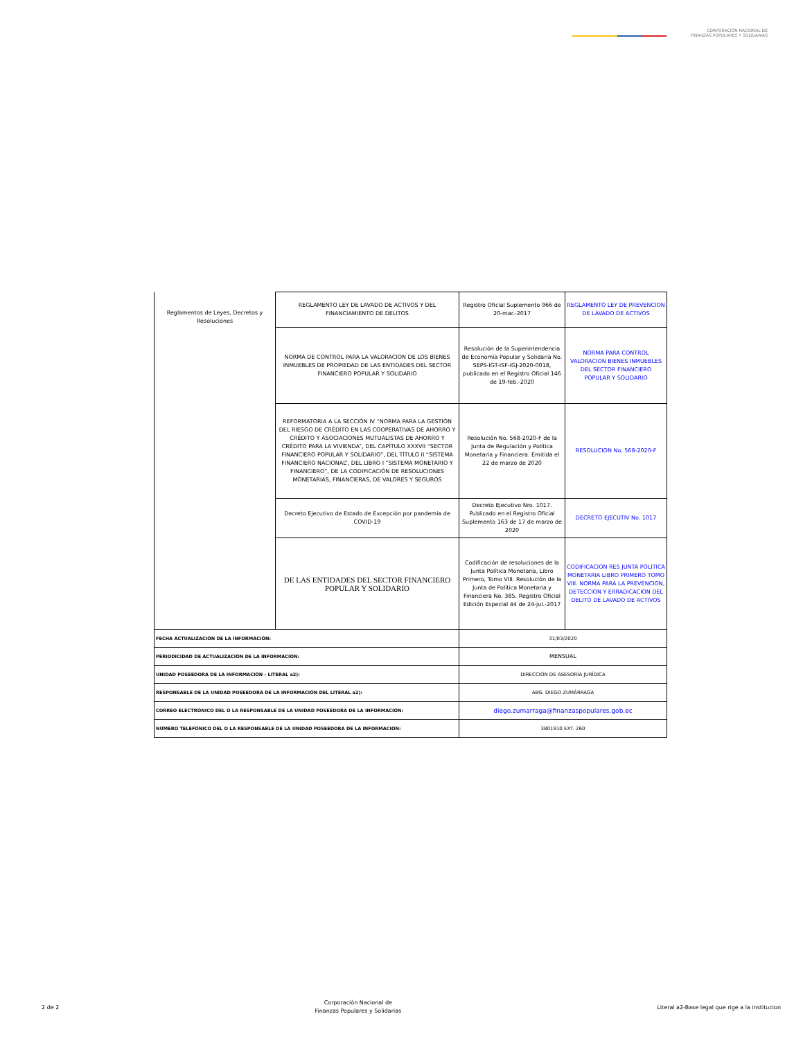CORPORACIÓN NACIONAL DE
FINANZAS POPULARES Y SOLIDARIAS
| Reglamentos de Leyes, Decretos y Resoluciones | REGLAMENTO LEY DE LAVADO DE ACTIVOS Y DEL FINANCIAMIENTO DE DELITOS | Registro Oficial Suplemento 966 de 20-mar.-2017 | REGLAMENTO LEY DE PREVENCION DE LAVADO DE ACTIVOS |
| | NORMA DE CONTROL PARA LA VALORACION DE LOS BIENES INMUEBLES DE PROPIEDAD DE LAS ENTIDADES DEL SECTOR FINANCIERO POPULAR Y SOLIDARIO | Resolución de la Superintendencia de Economía Popular y Solidaria No. SEPS-IGT-ISF-IGJ-2020-0018, publicado en el Registro Oficial 146 de 19-feb.-2020 | NORMA PARA CONTROL VALORACION BIENES INMUEBLES DEL SECTOR FINANCIERO POPULAR Y SOLIDARIO |
| | REFORMATORIA A LA SECCIÓN IV “NORMA PARA LA GESTIÓN DEL RIESGO DE CRÉDITO EN LAS COOPERATIVAS DE AHORRO Y CRÉDITO Y ASOCIACIONES MUTUALISTAS DE AHORRO Y CRÉDITO PARA LA VIVIENDA”, DEL CAPÍTULO XXXVII “SECTOR FINANCIERO POPULAR Y SOLIDARIO”, DEL TÍTULO II “SISTEMA FINANCIERO NACIONAL”, DEL LIBRO I “SISTEMA MONETARIO Y FINANCIERO”, DE LA CODIFICACIÓN DE RESOLUCIONES MONETARIAS, FINANCIERAS, DE VALORES Y SEGUROS | Resolución No. 568-2020-F de la Junta de Regulación y Política Monetaria y Financiera. Emitida el 22 de marzo de 2020 | RESOLUCION No. 568-2020-F |
| | Decreto Ejecutivo de Estado de Excepción por pandemia de COVID-19 | Decreto Ejecutivo Nro. 1017. Publicado en el Registro Oficial Suplemento 163 de 17 de marzo de 2020 | DECRETO EJECUTIV No. 1017 |
| | DE LAS ENTIDADES DEL SECTOR FINANCIERO POPULAR Y SOLIDARIO | Codificación de resoluciones de la Junta Política Monetaria, Libro Primero, Tomo VIII. Resolución de la Junta de Política Monetaria y Financiera No. 385. Registro Oficial Edición Especial 44 de 24-jul.-2017 | CODIFICACION RES JUNTA POLITICA MONETARIA LIBRO PRIMERO TOMO VIII. NORMA PARA LA PREVENCION, DETECCION Y ERRADICACION DEL DELITO DE LAVADO DE ACTIVOS |
| FECHA ACTUALIZACIÓN DE LA INFORMACIÓN: | | 31/03/2020 | |
| PERIODICIDAD DE ACTUALIZACIÓN DE LA INFORMACIÓN: | | MENSUAL | |
| UNIDAD POSEEDORA DE LA INFORMACIÓN - LITERAL a2): | | DIRECCIÓN DE ASESORÍA JURÍDICA | |
| RESPONSABLE DE LA UNIDAD POSEEDORA DE LA INFORMACIÓN DEL LITERAL a2): | | ABG. DIEGO ZUMÁRRAGA | |
| CORREO ELECTRÓNICO DEL O LA RESPONSABLE DE LA UNIDAD POSEEDORA DE LA INFORMACIÓN: | | diego.zumarraga@finanzaspopulares.gob.ec | |
| NÚMERO TELEFÓNICO DEL O LA RESPONSABLE DE LA UNIDAD POSEEDORA DE LA INFORMACIÓN: | | 3801910 EXT. 260 | |
2 de 2 Corporación Nacional de
Finanzas Populares y Solidarias Literal a2-Base legal que rige a la institucion